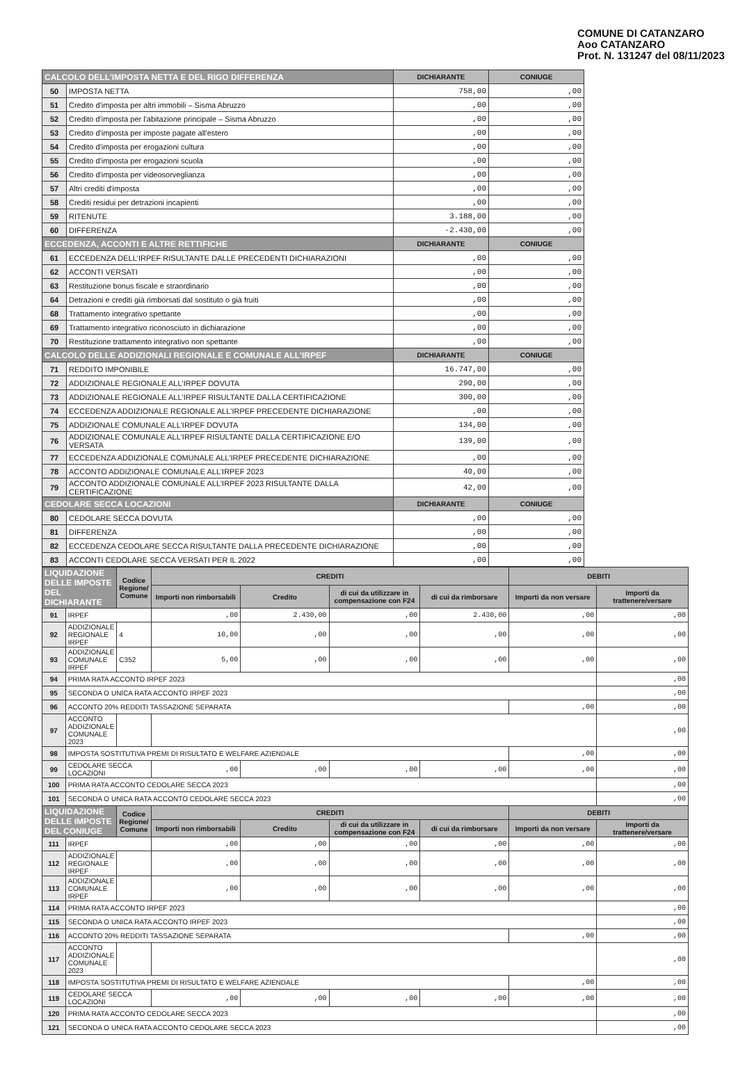COMUNE DI CATANZARO
Aoo CATANZARO
Prot. N. 131247 del 08/11/2023
| CALCOLO DELL'IMPOSTA NETTA E DEL RIGO DIFFERENZA | | DICHIARANTE | CONIUGE |
| --- | --- | --- | --- |
| 50 | IMPOSTA NETTA | 758,00 | ,00 |
| 51 | Credito d'imposta per altri immobili – Sisma Abruzzo | ,00 | ,00 |
| 52 | Credito d'imposta per l'abitazione principale – Sisma Abruzzo | ,00 | ,00 |
| 53 | Credito d'imposta per imposte pagate all'estero | ,00 | ,00 |
| 54 | Credito d'imposta per erogazioni cultura | ,00 | ,00 |
| 55 | Credito d'imposta per erogazioni scuola | ,00 | ,00 |
| 56 | Credito d'imposta per videosorveglianza | ,00 | ,00 |
| 57 | Altri crediti d'imposta | ,00 | ,00 |
| 58 | Crediti residui per detrazioni incapienti | ,00 | ,00 |
| 59 | RITENUTE | 3.188,00 | ,00 |
| 60 | DIFFERENZA | -2.430,00 | ,00 |
| ECCEDENZA, ACCONTI E ALTRE RETTIFICHE | | DICHIARANTE | CONIUGE |
| 61 | ECCEDENZA DELL'IRPEF RISULTANTE DALLE PRECEDENTI DICHIARAZIONI | ,00 | ,00 |
| 62 | ACCONTI VERSATI | ,00 | ,00 |
| 63 | Restituzione bonus fiscale e straordinario | ,00 | ,00 |
| 64 | Detrazioni e crediti già rimborsati dal sostituto o già fruiti | ,00 | ,00 |
| 68 | Trattamento integrativo spettante | ,00 | ,00 |
| 69 | Trattamento integrativo riconosciuto in dichiarazione | ,00 | ,00 |
| 70 | Restituzione trattamento integrativo non spettante | ,00 | ,00 |
| CALCOLO DELLE ADDIZIONALI REGIONALE E COMUNALE ALL'IRPEF | | DICHIARANTE | CONIUGE |
| 71 | REDDITO IMPONIBILE | 16.747,00 | ,00 |
| 72 | ADDIZIONALE REGIONALE ALL'IRPEF DOVUTA | 290,00 | ,00 |
| 73 | ADDIZIONALE REGIONALE ALL'IRPEF RISULTANTE DALLA CERTIFICAZIONE | 300,00 | ,00 |
| 74 | ECCEDENZA ADDIZIONALE REGIONALE ALL'IRPEF PRECEDENTE DICHIARAZIONE | ,00 | ,00 |
| 75 | ADDIZIONALE COMUNALE ALL'IRPEF DOVUTA | 134,00 | ,00 |
| 76 | ADDIZIONALE COMUNALE ALL'IRPEF RISULTANTE DALLA CERTIFICAZIONE E/O VERSATA | 139,00 | ,00 |
| 77 | ECCEDENZA ADDIZIONALE COMUNALE ALL'IRPEF PRECEDENTE DICHIARAZIONE | ,00 | ,00 |
| 78 | ACCONTO ADDIZIONALE COMUNALE ALL'IRPEF 2023 | 40,00 | ,00 |
| 79 | ACCONTO ADDIZIONALE COMUNALE ALL'IRPEF 2023 RISULTANTE DALLA CERTIFICAZIONE | 42,00 | ,00 |
| CEDOLARE SECCA LOCAZIONI | | DICHIARANTE | CONIUGE |
| 80 | CEDOLARE SECCA DOVUTA | ,00 | ,00 |
| 81 | DIFFERENZA | ,00 | ,00 |
| 82 | ECCEDENZA CEDOLARE SECCA RISULTANTE DALLA PRECEDENTE DICHIARAZIONE | ,00 | ,00 |
| 83 | ACCONTI CEDOLARE SECCA VERSATI PER IL 2022 | ,00 | ,00 |
| LIQUIDAZIONE DELLE IMPOSTE DEL DICHIARANTE | | Codice Regione/ Comune | CREDITI | | | | DEBITI | |
| --- | --- | --- | --- | --- | --- | --- | --- | --- |
| | | | Importi non rimborsabili | Credito | di cui da utilizzare in compensazione con F24 | di cui da rimborsare | Importi da non versare | Importi da trattenere/versare |
| 91 | IRPEF | | ,00 | 2.430,00 | ,00 | 2.430,00 | ,00 | ,00 |
| 92 | ADDIZIONALE REGIONALE IRPEF | 4 | 10,00 | ,00 | ,00 | ,00 | ,00 | ,00 |
| 93 | ADDIZIONALE COMUNALE IRPEF | C352 | 5,00 | ,00 | ,00 | ,00 | ,00 | ,00 |
| 94 | PRIMA RATA ACCONTO IRPEF 2023 | | | | | | | ,00 |
| 95 | SECONDA O UNICA RATA ACCONTO IRPEF 2023 | | | | | | | ,00 |
| 96 | ACCONTO 20% REDDITI TASSAZIONE SEPARATA | | | | | | ,00 | ,00 |
| 97 | ACCONTO ADDIZIONALE COMUNALE 2023 | | | | | | | ,00 |
| 98 | IMPOSTA SOSTITUTIVA PREMI DI RISULTATO E WELFARE AZIENDALE | | | | | | ,00 | ,00 |
| 99 | CEDOLARE SECCA LOCAZIONI | | ,00 | ,00 | ,00 | ,00 | ,00 | ,00 |
| 100 | PRIMA RATA ACCONTO CEDOLARE SECCA 2023 | | | | | | | ,00 |
| 101 | SECONDA O UNICA RATA ACCONTO CEDOLARE SECCA 2023 | | | | | | | ,00 |
| LIQUIDAZIONE DELLE IMPOSTE DEL CONIUGE | | Codice Regione/ Comune | CREDITI | | | | DEBITI | |
| | | | Importi non rimborsabili | Credito | di cui da utilizzare in compensazione con F24 | di cui da rimborsare | Importi da non versare | Importi da trattenere/versare |
| 111 | IRPEF | | ,00 | ,00 | ,00 | ,00 | ,00 | ,00 |
| 112 | ADDIZIONALE REGIONALE IRPEF | | ,00 | ,00 | ,00 | ,00 | ,00 | ,00 |
| 113 | ADDIZIONALE COMUNALE IRPEF | | ,00 | ,00 | ,00 | ,00 | ,00 | ,00 |
| 114 | PRIMA RATA ACCONTO IRPEF 2023 | | | | | | | ,00 |
| 115 | SECONDA O UNICA RATA ACCONTO IRPEF 2023 | | | | | | | ,00 |
| 116 | ACCONTO 20% REDDITI TASSAZIONE SEPARATA | | | | | | ,00 | ,00 |
| 117 | ACCONTO ADDIZIONALE COMUNALE 2023 | | | | | | | ,00 |
| 118 | IMPOSTA SOSTITUTIVA PREMI DI RISULTATO E WELFARE AZIENDALE | | | | | | ,00 | ,00 |
| 119 | CEDOLARE SECCA LOCAZIONI | | ,00 | ,00 | ,00 | ,00 | ,00 | ,00 |
| 120 | PRIMA RATA ACCONTO CEDOLARE SECCA 2023 | | | | | | | ,00 |
| 121 | SECONDA O UNICA RATA ACCONTO CEDOLARE SECCA 2023 | | | | | | | ,00 |